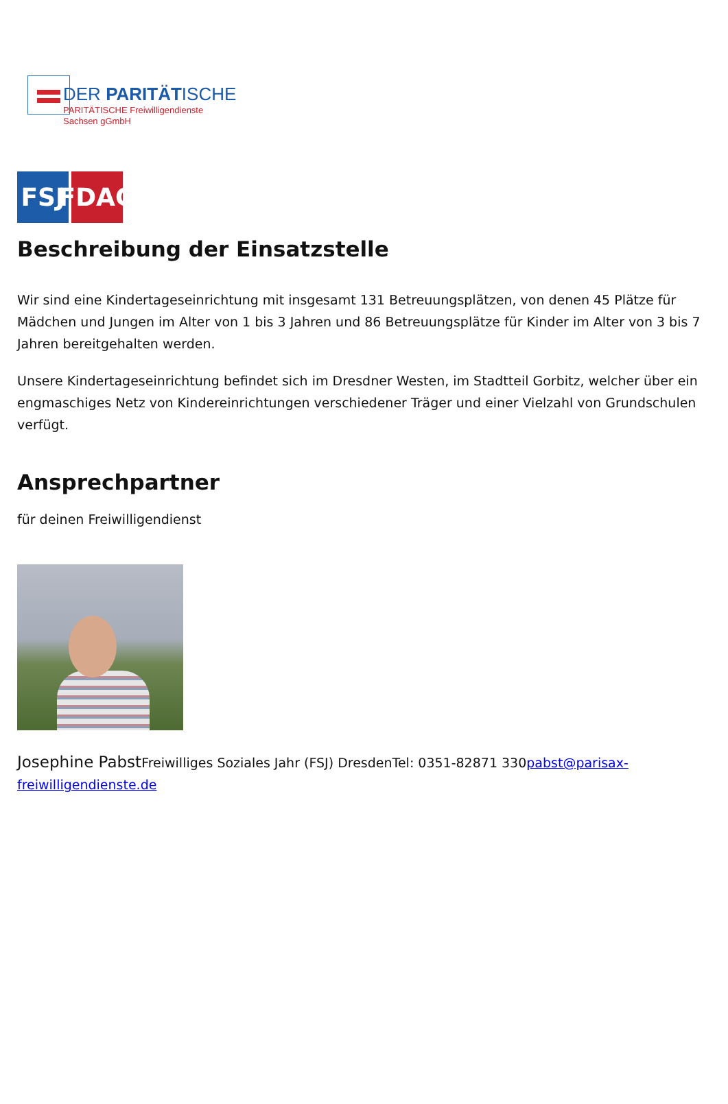DER PARITÄTISCHE
PARITÄTISCHE Freiwilligendienste
Sachsen gGmbH
FSJ FDAG
Beschreibung der Einsatzstelle
Wir sind eine Kindertageseinrichtung mit insgesamt 131 Betreuungsplätzen, von denen 45 Plätze für Mädchen und Jungen im Alter von 1 bis 3 Jahren und 86 Betreuungsplätze für Kinder im Alter von 3 bis 7 Jahren bereitgehalten werden.
Unsere Kindertageseinrichtung befindet sich im Dresdner Westen, im Stadtteil Gorbitz, welcher über ein engmaschiges Netz von Kindereinrichtungen verschiedener Träger und einer Vielzahl von Grundschulen verfügt.
Ansprechpartner
für deinen Freiwilligendienst
Josephine Pabst Freiwilliges Soziales Jahr (FSJ) DresdenTel: 0351-82871 330pabst@parisax-freiwilligendienste.de